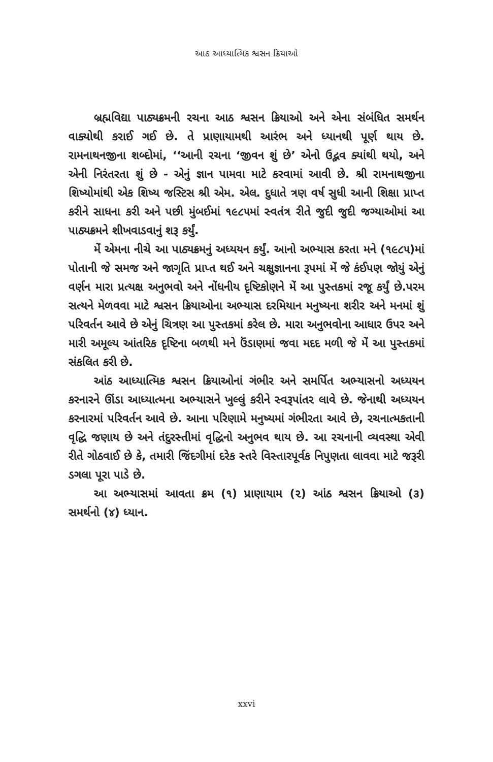આઠ આધ્યાત્મિક શ્વસન ક્રિયાઓ
બ્રહ્મવિદ્યા પાઠ્યક્રમની રચના આઠ શ્વસન ક્રિયાઓ અને એના સંબંધિત સમર્થન વાક્યોથી કરાઈ ગઈ છે. તે પ્રાણાયામથી આરંભ અને ધ્યાનથી પૂર્ણ થાય છે. રામનાથનજીના શબ્દોમાં, ‘‘આની રચના ‘જીવન શું છે’ એનો ઉદ્ભવ ક્યાંથી થયો, અને એની નિરંતરતા શું છે - એનું જ્ઞાન પામવા માટે કરવામાં આવી છે. શ્રી રામનાથજીના શિષ્યોમાંથી એક શિષ્ય જસ્ટિસ શ્રી એમ. એલ. દુધાતે ત્રણ વર્ષ સુધી આની શિક્ષા પ્રાપ્ત કરીને સાધના કરી અને પછી મુંબઈમાં ૧૯૮૫માં સ્વતંત્ર રીતે જુદી જુદી જગ્યાઓમાં આ પાઠ્યક્રમને શીખવાડવાનું શરૂ કર્યું.
મેં એમના નીચે આ પાઠ્યક્રમનું અધ્યયન કર્યું. આનો અભ્યાસ કરતા મને (૧૯૮૫)માં પોતાની જે સમજ અને જાગૃતિ પ્રાપ્ત થઈ અને ચક્ષુજ્ઞાનના રૂપમાં મેં જે કંઈપણ જોયું એનું વર્ણન મારા પ્રત્યક્ષ અનુભવો અને નોંધનીય દૃષ્ટિકોણને મેં આ પુસ્તકમાં રજૂ કર્યું છે.પરમ સત્યને મેળવવા માટે શ્વસન ક્રિયાઓના અભ્યાસ દરમિયાન મનુષ્યના શરીર અને મનમાં શું પરિવર્તન આવે છે એનું ચિત્રણ આ પુસ્તકમાં કરેલ છે. મારા અનુભવોના આધાર ઉપર અને મારી અમૂલ્ય આંતરિક દૃષ્ટિના બળથી મને ઉંડાણમાં જવા મદદ મળી જે મેં આ પુસ્તકમાં સંકલિત કરી છે.
આંઠ આધ્યાત્મિક શ્વસન ક્રિયાઓનાં ગંભીર અને સમર્પિત અભ્યાસનો અધ્યયન કરનારને ઊંડા આધ્યાત્મના અભ્યાસને ખુલ્લું કરીને સ્વરૂપાંતર લાવે છે. જેનાથી અધ્યયન કરનારમાં પરિવર્તન આવે છે. આના પરિણામે મનુષ્યમાં ગંભીરતા આવે છે, રચનાત્મકતાની વૃદ્ધિ જણાય છે અને તંદુરસ્તીમાં વૃદ્ધિનો અનુભવ થાય છે. આ રચનાની વ્યવસ્થા એવી રીતે ગોઠવાઈ છે કે, તમારી જિંદગીમાં દરેક સ્તરે વિસ્તારપૂર્વક નિપુણતા લાવવા માટે જરૂરી ડગલા પૂરા પાડે છે.
આ અભ્યાસમાં આવતા ક્રમ (૧) પ્રાણાયામ (૨) આંઠ શ્વસન ક્રિયાઓ (૩) સમર્થનો (૪) ધ્યાન.
xxvi